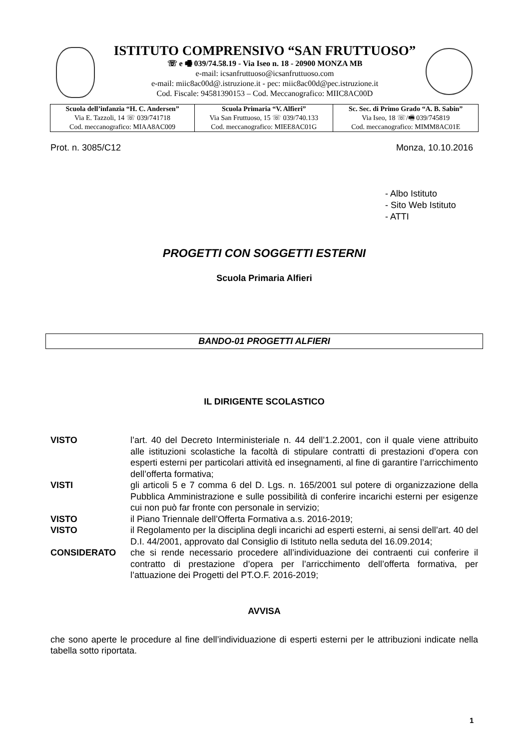ISTITUTO COMPRENSIVO “SAN FRUTTUOSO”
☏ e 🖷 039/74.58.19 - Via Iseo n. 18 - 20900 MONZA MB
e-mail: icsanfruttuoso@icsanfruttuoso.com
e-mail: miic8ac00d@.istruzione.it - pec: miic8ac00d@pec.istruzione.it
Cod. Fiscale: 94581390153 – Cod. Meccanografico: MIIC8AC00D
| Scuola dell’infanzia “H. C. Andersen” Via E. Tazzoli, 14 ☏ 039/741718 Cod. meccanografico: MIAA8AC009 | Scuola Primaria “V. Alfieri” Via San Fruttuoso, 15 ☏ 039/740.133 Cod. meccanografico: MIEE8AC01G | Sc. Sec. di Primo Grado “A. B. Sabin” Via Iseo, 18 ☏/🖷 039/745819 Cod. meccanografico: MIMM8AC01E |
Prot. n. 3085/C12 Monza, 10.10.2016
- Albo Istituto
- Sito Web Istituto
- ATTI
PROGETTI CON SOGGETTI ESTERNI
Scuola Primaria Alfieri
BANDO-01 PROGETTI ALFIERI
IL DIRIGENTE SCOLASTICO
| VISTO | l’art. 40 del Decreto Interministeriale n. 44 dell’1.2.2001, con il quale viene attribuito alle istituzioni scolastiche la facoltà di stipulare contratti di prestazioni d’opera con esperti esterni per particolari attività ed insegnamenti, al fine di garantire l’arricchimento dell’offerta formativa; |
| VISTI | gli articoli 5 e 7 comma 6 del D. Lgs. n. 165/2001 sul potere di organizzazione della Pubblica Amministrazione e sulle possibilità di conferire incarichi esterni per esigenze cui non può far fronte con personale in servizio; |
| VISTO | il Piano Triennale dell’Offerta Formativa a.s. 2016-2019; |
| VISTO | il Regolamento per la disciplina degli incarichi ad esperti esterni, ai sensi dell’art. 40 del D.I. 44/2001, approvato dal Consiglio di Istituto nella seduta del 16.09.2014; |
| CONSIDERATO | che si rende necessario procedere all’individuazione dei contraenti cui conferire il contratto di prestazione d’opera per l’arricchimento dell’offerta formativa, per l’attuazione dei Progetti del PT.O.F. 2016-2019; |
AVVISA
che sono aperte le procedure al fine dell’individuazione di esperti esterni per le attribuzioni indicate nella tabella sotto riportata.
1